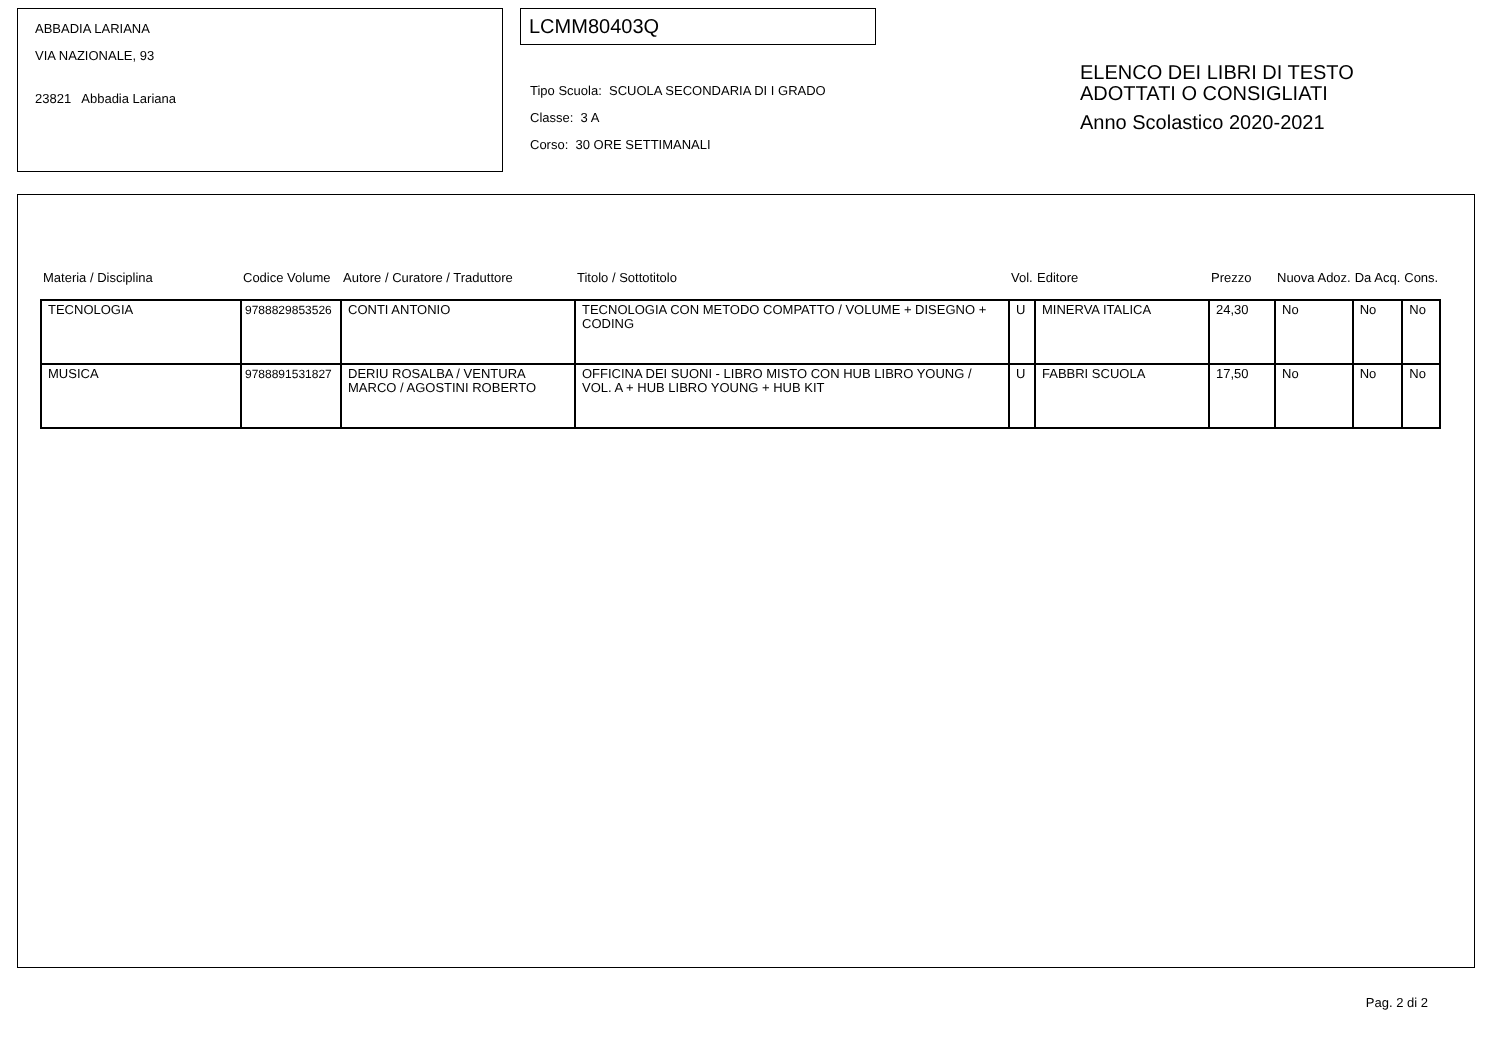ABBADIA LARIANA
VIA NAZIONALE, 93
23821 Abbadia Lariana
LCMM80403Q
Tipo Scuola: SCUOLA SECONDARIA DI I GRADO
Classe: 3 A
Corso: 30 ORE SETTIMANALI
ELENCO DEI LIBRI DI TESTO
ADOTTATI O CONSIGLIATI
Anno Scolastico 2020-2021
| Materia / Disciplina | Codice Volume | Autore / Curatore / Traduttore | Titolo / Sottotitolo | Vol. | Editore | Prezzo | Nuova Adoz. | Da Acq. | Cons. |
| --- | --- | --- | --- | --- | --- | --- | --- | --- | --- |
| TECNOLOGIA | 9788829853526 | CONTI ANTONIO | TECNOLOGIA CON METODO COMPATTO / VOLUME + DISEGNO + CODING | U | MINERVA ITALICA | 24,30 | No | No | No |
| MUSICA | 9788891531827 | DERIU ROSALBA / VENTURA MARCO / AGOSTINI ROBERTO | OFFICINA DEI SUONI - LIBRO MISTO CON HUB LIBRO YOUNG / VOL. A + HUB LIBRO YOUNG + HUB KIT | U | FABBRI SCUOLA | 17,50 | No | No | No |
Pag. 2 di 2